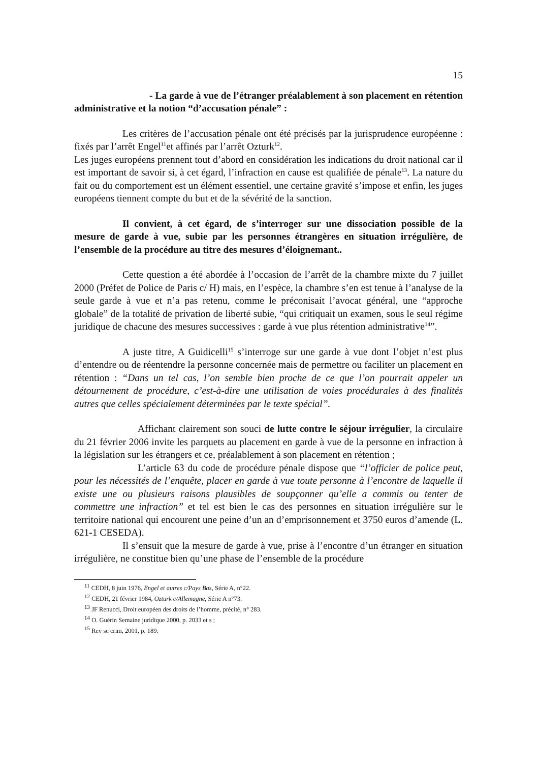15
- La garde à vue de l’étranger préalablement à son placement en rétention administrative et la notion “d’accusation pénale” :
Les critères de l’accusation pénale ont été précisés par la jurisprudence européenne : fixés par l’arrêt Engel<sup>11</sup>et affinés par l’arrêt Ozturk<sup>12</sup>.
Les juges européens prennent tout d’abord en considération les indications du droit national car il est important de savoir si, à cet égard, l’infraction en cause est qualifiée de pénale<sup>13</sup>. La nature du fait ou du comportement est un élément essentiel, une certaine gravité s’impose et enfin, les juges européens tiennent compte du but et de la sévérité de la sanction.
Il convient, à cet égard, de s’interroger sur une dissociation possible de la mesure de garde à vue, subie par les personnes étrangères en situation irrégulière, de l’ensemble de la procédure au titre des mesures d’éloignemant..
Cette question a été abordée à l’occasion de l’arrêt de la chambre mixte du 7 juillet 2000 (Préfet de Police de Paris c/ H) mais, en l’espèce, la chambre s’en est tenue à l’analyse de la seule garde à vue et n’a pas retenu, comme le préconisait l’avocat général, une “approche globale” de la totalité de privation de liberté subie, “qui critiquait un examen, sous le seul régime juridique de chacune des mesures successives : garde à vue plus rétention administrative<sup>14</sup>”.
A juste titre, A Guidicelli<sup>15</sup> s’interroge sur une garde à vue dont l’objet n’est plus d’entendre ou de réentendre la personne concernée mais de permettre ou faciliter un placement en rétention : “Dans un tel cas, l’on semble bien proche de ce que l’on pourrait appeler un détournement de procédure, c’est-à-dire une utilisation de voies procédurales à des finalités autres que celles spécialement déterminées par le texte spécial”.
Affichant clairement son souci de lutte contre le séjour irrégulier, la circulaire du 21 février 2006 invite les parquets au placement en garde à vue de la personne en infraction à la législation sur les étrangers et ce, préalablement à son placement en rétention ;
L’article 63 du code de procédure pénale dispose que “l’officier de police peut, pour les nécessités de l’enquête, placer en garde à vue toute personne à l’encontre de laquelle il existe une ou plusieurs raisons plausibles de soupçonner qu’elle a commis ou tenter de commettre une infraction” et tel est bien le cas des personnes en situation irrégulière sur le territoire national qui encourent une peine d’un an d’emprisonnement et 3750 euros d’amende (L. 621-1 CESEDA).
Il s’ensuit que la mesure de garde à vue, prise à l’encontre d’un étranger en situation irrégulière, ne constitue bien qu’une phase de l’ensemble de la procédure
<sup>11</sup> CEDH, 8 juin 1976, Engel et autres c/Pays Bas, Série A, n°22.
<sup>12</sup> CEDH, 21 février 1984, Ozturk c/Allemagne, Série A n°73.
<sup>13</sup> JF Renucci, Droit européen des droits de l’homme, précité, n° 283.
<sup>14</sup> O. Guérin Semaine juridique 2000, p. 2033 et s ;
<sup>15</sup> Rev sc crim, 2001, p. 189.